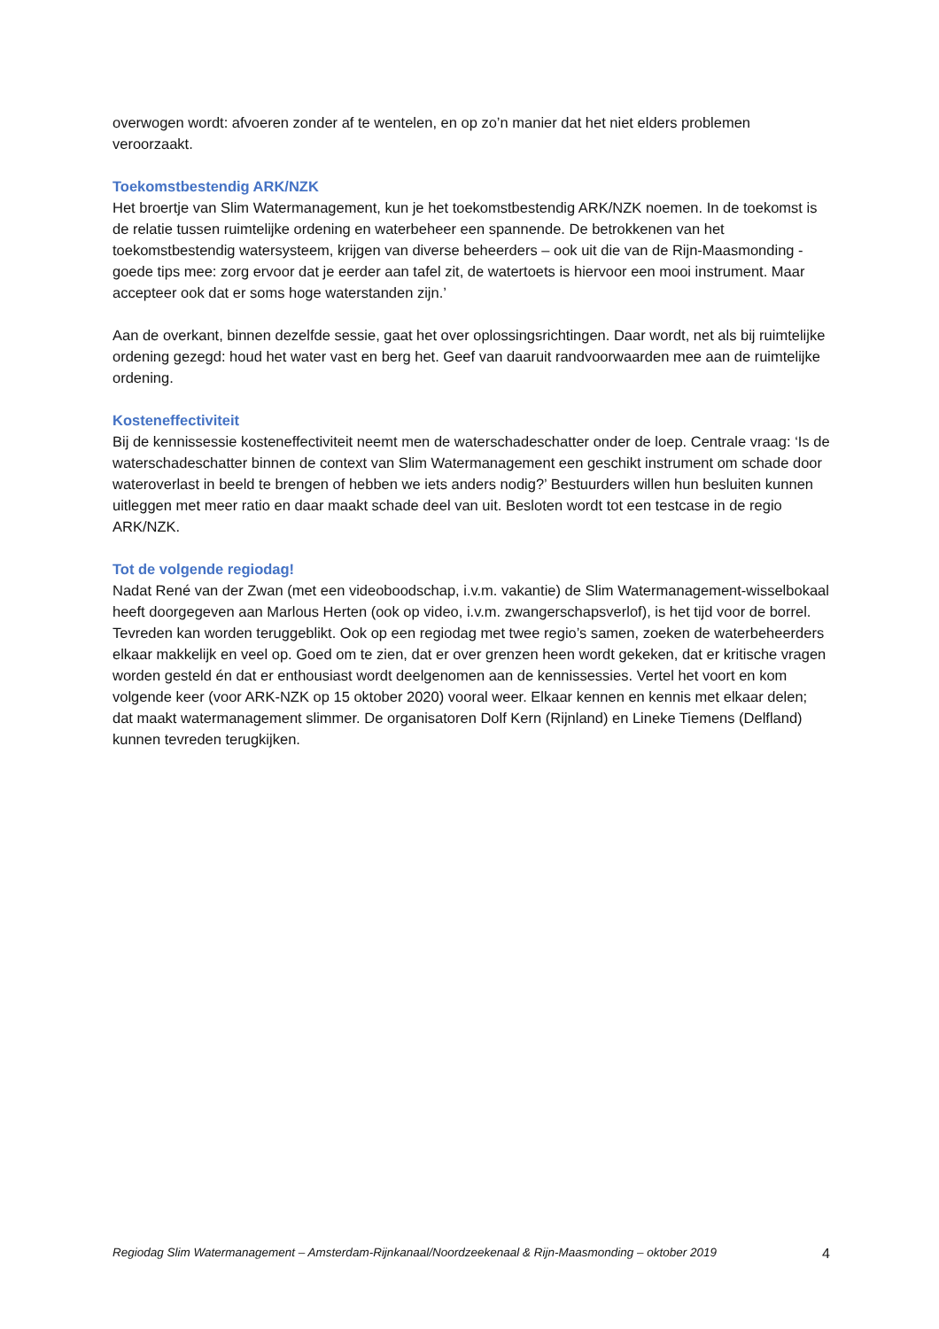overwogen wordt: afvoeren zonder af te wentelen, en op zo’n manier dat het niet elders problemen veroorzaakt.
Toekomstbestendig ARK/NZK
Het broertje van Slim Watermanagement, kun je het toekomstbestendig ARK/NZK noemen. In de toekomst is de relatie tussen ruimtelijke ordening en waterbeheer een spannende. De betrokkenen van het toekomstbestendig watersysteem, krijgen van diverse beheerders – ook uit die van de Rijn-Maasmonding - goede tips mee: zorg ervoor dat je eerder aan tafel zit, de watertoets is hiervoor een mooi instrument. Maar accepteer ook dat er soms hoge waterstanden zijn.’
Aan de overkant, binnen dezelfde sessie, gaat het over oplossingsrichtingen. Daar wordt, net als bij ruimtelijke ordening gezegd: houd het water vast en berg het. Geef van daaruit randvoorwaarden mee aan de ruimtelijke ordening.
Kosteneffectiviteit
Bij de kennissessie kosteneffectiviteit neemt men de waterschadeschatter onder de loep. Centrale vraag: ‘Is de waterschadeschatter binnen de context van Slim Watermanagement een geschikt instrument om schade door wateroverlast in beeld te brengen of hebben we iets anders nodig?’ Bestuurders willen hun besluiten kunnen uitleggen met meer ratio en daar maakt schade deel van uit. Besloten wordt tot een testcase in de regio ARK/NZK.
Tot de volgende regiodag!
Nadat René van der Zwan (met een videoboodschap, i.v.m. vakantie) de Slim Watermanagement-wisselbokaal heeft doorgegeven aan Marlous Herten (ook op video, i.v.m. zwangerschapsverlof), is het tijd voor de borrel. Tevreden kan worden teruggeblikt. Ook op een regiodag met twee regio’s samen, zoeken de waterbeheerders elkaar makkelijk en veel op. Goed om te zien, dat er over grenzen heen wordt gekeken, dat er kritische vragen worden gesteld én dat er enthousiast wordt deelgenomen aan de kennissessies. Vertel het voort en kom volgende keer (voor ARK-NZK op 15 oktober 2020) vooral weer. Elkaar kennen en kennis met elkaar delen; dat maakt watermanagement slimmer. De organisatoren Dolf Kern (Rijnland) en Lineke Tiemens (Delfland) kunnen tevreden terugkijken.
Regiodag Slim Watermanagement – Amsterdam-Rijnkanaal/Noordzeekenaal & Rijn-Maasmonding – oktober 2019 4